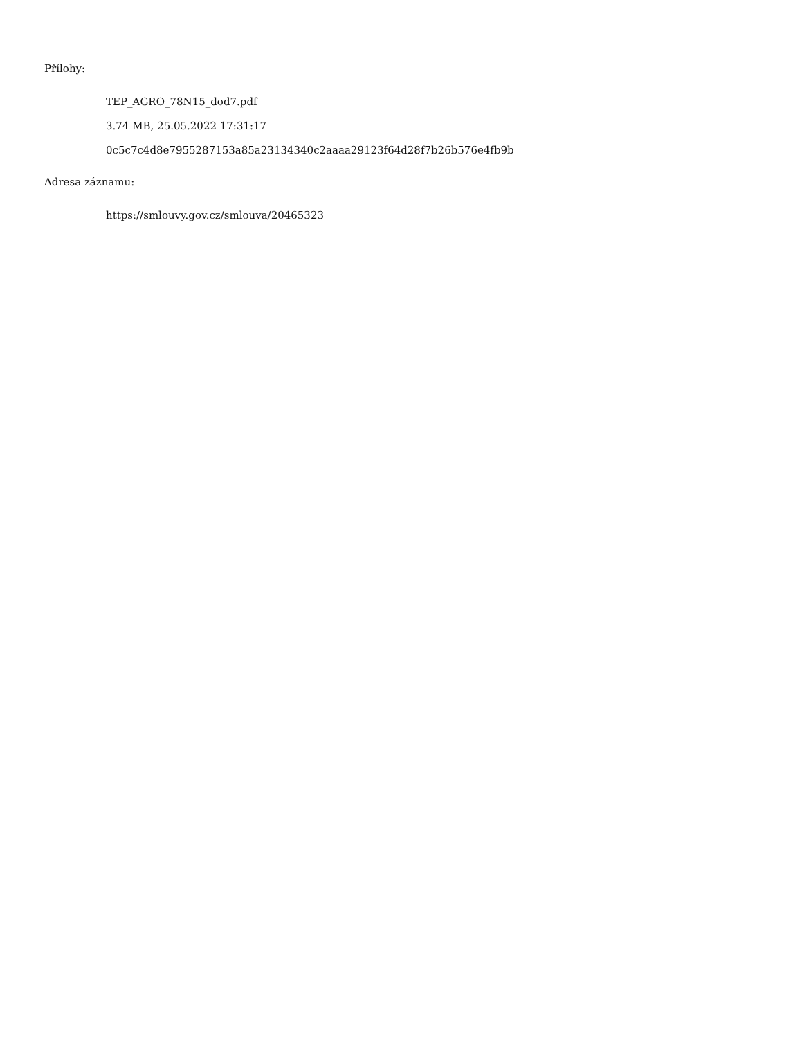Přílohy:
TEP_AGRO_78N15_dod7.pdf
3.74 MB, 25.05.2022 17:31:17
0c5c7c4d8e7955287153a85a23134340c2aaaa29123f64d28f7b26b576e4fb9b
Adresa záznamu:
https://smlouvy.gov.cz/smlouva/20465323